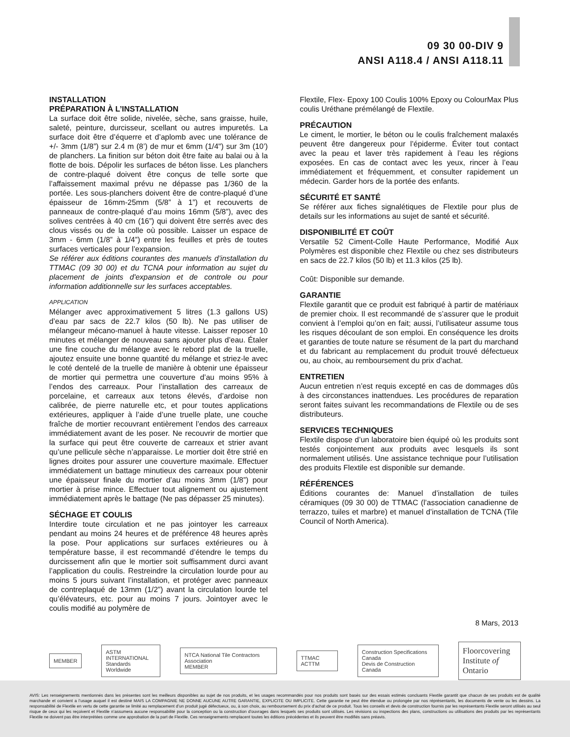09 30 00-DIV 9
ANSI A118.4 / ANSI A118.11
INSTALLATION
PRÉPARATION À L’INSTALLATION
La surface doit être solide, nivelée, sèche, sans graisse, huile, saleté, peinture, durcisseur, scellant ou autres impuretés. La surface doit être d’équerre et d’aplomb avec une tolérance de +/- 3mm (1/8”) sur 2.4 m (8’) de mur et 6mm (1/4") sur 3m (10’) de planchers. La finition sur béton doit être faite au balai ou à la flotte de bois. Dépolir les surfaces de béton lisse. Les planchers de contre-plaqué doivent être conçus de telle sorte que l’affaissement maximal prévu ne dépasse pas 1/360 de la portée. Les sous-planchers doivent être de contre-plaqué d’une épaisseur de 16mm-25mm (5/8” à 1”) et recouverts de panneaux de contre-plaqué d’au moins 16mm (5/8”), avec des solives centrées à 40 cm (16”) qui doivent être serrés avec des clous vissés ou de la colle où possible. Laisser un espace de 3mm - 6mm (1/8” à 1/4”) entre les feuilles et près de toutes surfaces verticales pour l’expansion.
Se référer aux éditions courantes des manuels d’installation du TTMAC (09 30 00) et du TCNA pour information au sujet du placement de joints d'expansion et de controle ou pour information additionnelle sur les surfaces acceptables.
APPLICATION
Mélanger avec approximativement 5 litres (1.3 gallons US) d’eau par sacs de 22.7 kilos (50 lb). Ne pas utiliser de mélangeur mécano-manuel à haute vitesse. Laisser reposer 10 minutes et mélanger de nouveau sans ajouter plus d’eau. Étaler une fine couche du mélange avec le rebord plat de la truelle, ajoutez ensuite une bonne quantité du mélange et striez-le avec le coté dentelé de la truelle de manière à obtenir une épaisseur de mortier qui permettra une couverture d’au moins 95% à l’endos des carreaux. Pour l’installation des carreaux de porcelaine, et carreaux aux tetons élevés, d’ardoise non calibrée, de pierre naturelle etc, et pour toutes applications extérieures, appliquer à l’aide d’une truelle plate, une couche fraîche de mortier recouvrant entièrement l’endos des carreaux immédiatement avant de les poser. Ne recouvrir de mortier que la surface qui peut être couverte de carreaux et strier avant qu’une pellicule sèche n’apparaisse. Le mortier doit être strié en lignes droites pour assurer une couverture maximale. Effectuer immédiatement un battage minutieux des carreaux pour obtenir une épaisseur finale du mortier d’au moins 3mm (1/8”) pour mortier à prise mince. Effectuer tout alignement ou ajustement immédiatement après le battage (Ne pas dépasser 25 minutes).
SÉCHAGE ET COULIS
Interdire toute circulation et ne pas jointoyer les carreaux pendant au moins 24 heures et de préférence 48 heures après la pose. Pour applications sur surfaces extérieures ou à température basse, il est recommandé d’étendre le temps du durcissement afin que le mortier soit suffisamment durci avant l’application du coulis. Restreindre la circulation lourde pour au moins 5 jours suivant l’installation, et protéger avec panneaux de contreplaqué de 13mm (1/2”) avant la circulation lourde tel qu’élévateurs, etc. pour au moins 7 jours. Jointoyer avec le coulis modifié au polymère de
Flextile, Flex- Epoxy 100 Coulis 100% Epoxy ou ColourMax Plus coulis Uréthane prémélangé de Flextile.
PRÉCAUTION
Le ciment, le mortier, le béton ou le coulis fraîchement malaxés peuvent être dangereux pour l’épiderme. Éviter tout contact avec la peau et laver très rapidement à l’eau les régions exposées. En cas de contact avec les yeux, rincer à l’eau immédiatement et fréquemment, et consulter rapidement un médecin. Garder hors de la portée des enfants.
SÉCURITÉ ET SANTÉ
Se référer aux fiches signalétiques de Flextile pour plus de details sur les informations au sujet de santé et sécurité.
DISPONIBILITÉ ET COÛT
Versatile 52 Ciment-Colle Haute Performance, Modifié Aux Polymères est disponible chez Flextile ou chez ses distributeurs en sacs de 22.7 kilos (50 lb) et 11.3 kilos (25 lb).
Coût: Disponible sur demande.
GARANTIE
Flextile garantit que ce produit est fabriqué à partir de matériaux de premier choix. Il est recommandé de s’assurer que le produit convient à l’emploi qu’on en fait; aussi, l’utilisateur assume tous les risques découlant de son emploi. En conséquence les droits et garanties de toute nature se résument de la part du marchand et du fabricant au remplacement du produit trouvé défectueux ou, au choix, au remboursement du prix d’achat.
ENTRETIEN
Aucun entretien n’est requis excepté en cas de dommages dûs à des circonstances inattendues. Les procédures de reparation seront faites suivant les recommandations de Flextile ou de ses distributeurs.
SERVICES TECHNIQUES
Flextile dispose d’un laboratoire bien équipé où les produits sont testés conjointement aux produits avec lesquels ils sont normalement utilisés. Une assistance technique pour l’utilisation des produits Flextile est disponible sur demande.
RÉFÉRENCES
Éditions courantes de: Manuel d’installation de tuiles céramiques (09 30 00) de TTMAC (l’association canadienne de terrazzo, tuiles et marbre) et manuel d’installation de TCNA (Tile Council of North America).
8 Mars, 2013
MEMBER
ASTM INTERNATIONAL
Standards Worldwide
NTCA National Tile Contractors Association
MEMBER
TTMAC ACTTM
Construction Specifications Canada
Devis de Construction Canada
Floorcovering
Institute of Ontario
AVIS: Les renseignements mentionnés dans les présentes sont les meilleurs disponibles au sujet de nos produits, et les usages recommandés pour nos produits sont basés sur des essais estimés concluants Flextile garantit que chacun de ses produits est de qualité marchande et convient a l’usage auquel il est destiné MAIS LA COMPAGNIE NE DONNE AUCUNE AUTRE GARANTIE, EXPLICITE OU IMPLICITE. Cette garantie ne peut être étendue ou prolongée par nos réprésentants, les documents de vente ou les dessins. La responsabilité de Flextile en vertu de cette garantie se limité au remplacement d’un produit jugé défectueux, ou, à son choix, au remboursement du prix d’achat de ce produit. Tous les conseils et devis de construction fournis par les représentants Flextile seront utilisés au seul risque de ceux qui les reçoivent et Flextile n’assumera aucune responsabilité pour la conception ou la construction d’ouvrages dans lesquels ses produits sont utilisés. Les révisions ou inspections des plans, constructions ou utilisations des produits par les représentants Flextile ne doivent pas être interprétées comme une approbation de la part de Flextile. Ces renseignements remplacent toutes les éditions précédentes et ils peuvent être modifiés sans préavis.